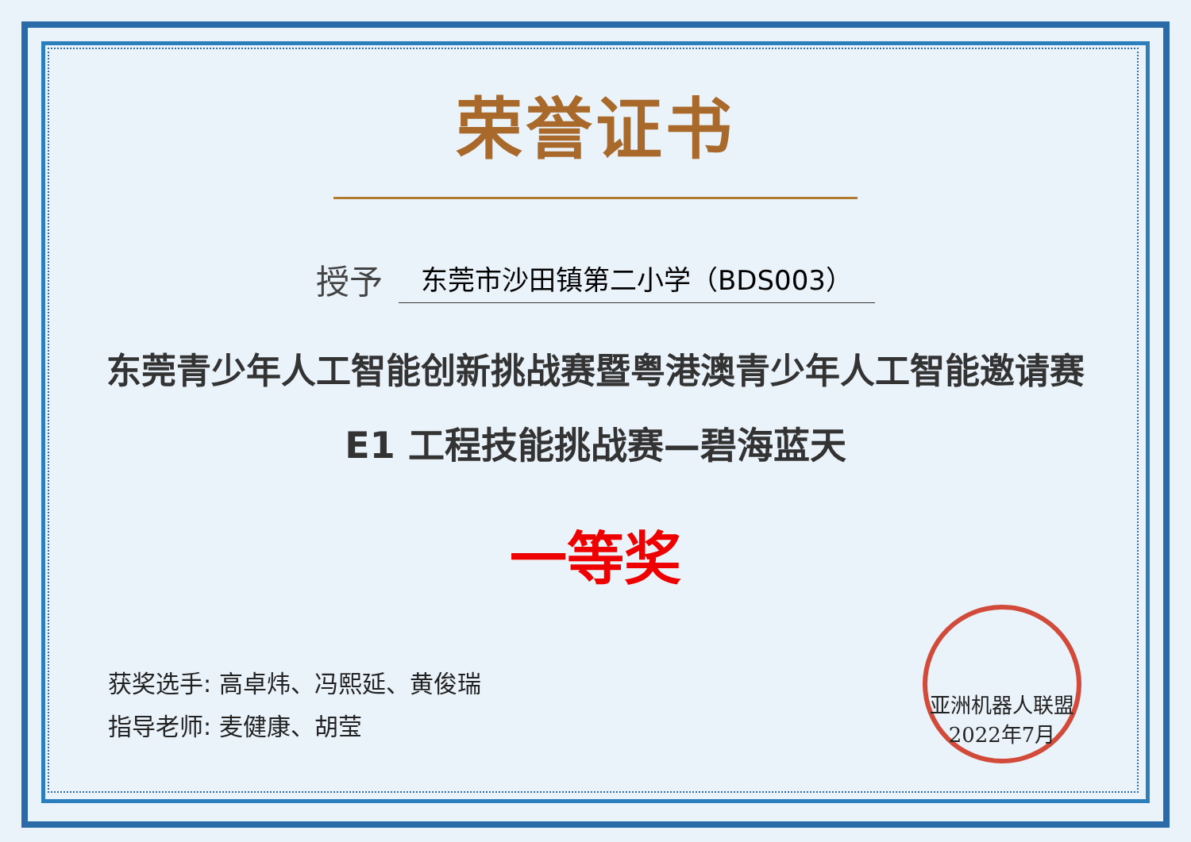荣誉证书
授予
东莞市沙田镇第二小学（BDS003）
东莞青少年人工智能创新挑战赛暨粤港澳青少年人工智能邀请赛
E1 工程技能挑战赛—碧海蓝天
一等奖
获奖选手: 高卓炜、冯熙延、黄俊瑞
指导老师: 麦健康、胡莹
亚洲机器人联盟
2022年7月